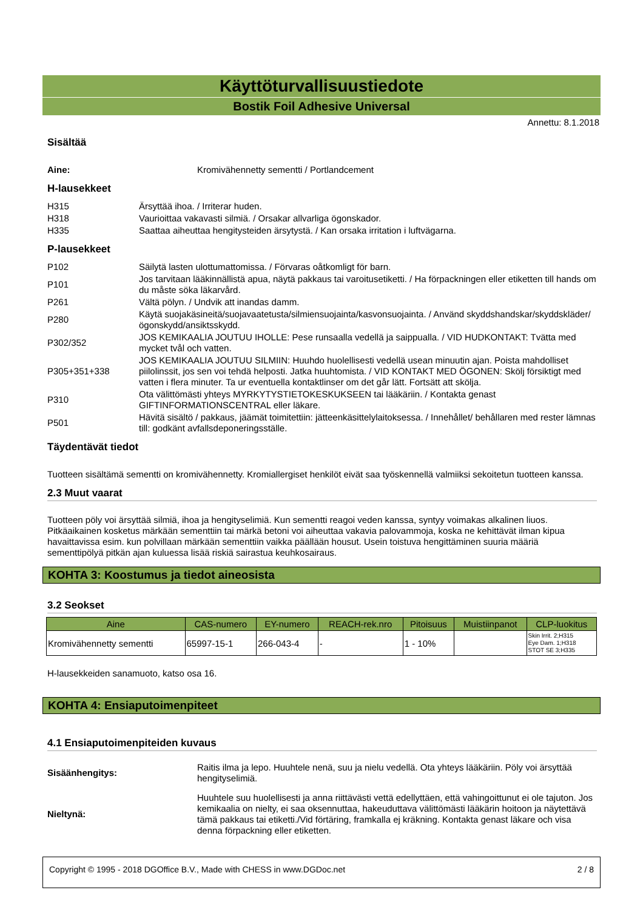Käyttöturvallisuustiedote
Bostik Foil Adhesive Universal
Annettu: 8.1.2018
Sisältää
Aine: Kromivähennetty sementti / Portlandcement
H-lausekkeet
H315 Ärsyttää ihoa. / Irriterar huden.
H318 Vaurioittaa vakavasti silmiä. / Orsakar allvarliga ögonskador.
H335 Saattaa aiheuttaa hengitysteiden ärsytystä. / Kan orsaka irritation i luftvägarna.
P-lausekkeet
P102 Säilytä lasten ulottumattomissa. / Förvaras oåtkomligt för barn.
P101 Jos tarvitaan lääkinnällistä apua, näytä pakkaus tai varoitusetiketti. / Ha förpackningen eller etiketten till hands om du måste söka läkarvård.
P261 Vältä pölyn. / Undvik att inandas damm.
P280 Käytä suojakäsineitä/suojavaatetusta/silmiensuojainta/kasvonsuojainta. / Använd skyddshandskar/skyddskläder/ögonskydd/ansiktsskydd.
P302/352 JOS KEMIKAALIA JOUTUU IHOLLE: Pese runsaalla vedellä ja saippualla. / VID HUDKONTAKT: Tvätta med mycket tvål och vatten.
P305+351+338 JOS KEMIKAALIA JOUTUU SILMIIN: Huuhdo huolellisesti vedellä usean minuutin ajan. Poista mahdolliset piilolinssit, jos sen voi tehdä helposti. Jatka huuhtomista. / VID KONTAKT MED ÖGONEN: Skölj försiktigt med vatten i flera minuter. Ta ur eventuella kontaktlinser om det går lätt. Fortsätt att skölja.
P310 Ota välittömästi yhteys MYRKYTYSTIETOKESKUKSEEN tai lääkäriin. / Kontakta genast GIFTINFORMATIONSCENTRAL eller läkare.
P501 Hävitä sisältö / pakkaus, jäämät toimitettiin: jätteenkäsittelylaitoksessa. / Innehållet/ behållaren med rester lämnas till: godkänt avfallsdeponeringsställe.
Täydentävät tiedot
Tuotteen sisältämä sementti on kromivähennetty. Kromiallergiset henkilöt eivät saa työskennellä valmiiksi sekoitetun tuotteen kanssa.
2.3 Muut vaarat
Tuotteen pöly voi ärsyttää silmiä, ihoa ja hengityselimiä. Kun sementti reagoi veden kanssa, syntyy voimakas alkalinen liuos. Pitkäaikainen kosketus märkään sementtiin tai märkä betoni voi aiheuttaa vakavia palovammoja, koska ne kehittävät ilman kipua havaittavissa esim. kun polvillaan märkään sementtiin vaikka päällään housut. Usein toistuva hengittäminen suuria määriä sementtipölyä pitkän ajan kuluessa lisää riskiä sairastua keuhkosairaus.
KOHTA 3: Koostumus ja tiedot aineosista
3.2 Seokset
| Aine | CAS-numero | EY-numero | REACH-rek.nro | Pitoisuus | Muistiinpanot | CLP-luokitus |
| --- | --- | --- | --- | --- | --- | --- |
| Kromivähennetty sementti | 65997-15-1 | 266-043-4 | - | 1 - 10% | | Skin Irrit. 2;H315 Eye Dam. 1;H318 STOT SE 3;H335 |
H-lausekkeiden sanamuoto, katso osa 16.
KOHTA 4: Ensiaputoimenpiteet
4.1 Ensiaputoimenpiteiden kuvaus
Sisäänhengitys: Raitis ilma ja lepo. Huuhtele nenä, suu ja nielu vedellä. Ota yhteys lääkäriin. Pöly voi ärsyttää hengityselimiä.
Nieltynä: Huuhtele suu huolellisesti ja anna riittävästi vettä edellyttäen, että vahingoittunut ei ole tajuton. Jos kemikaalia on nielty, ei saa oksennuttaa, hakeuduttava välittömästi lääkärin hoitoon ja näytettävä tämä pakkaus tai etiketti./Vid förtäring, framkalla ej kräkning. Kontakta genast läkare och visa denna förpackning eller etiketten.
Copyright © 1995 - 2018 DGOffice B.V., Made with CHESS in www.DGDoc.net 2 / 8